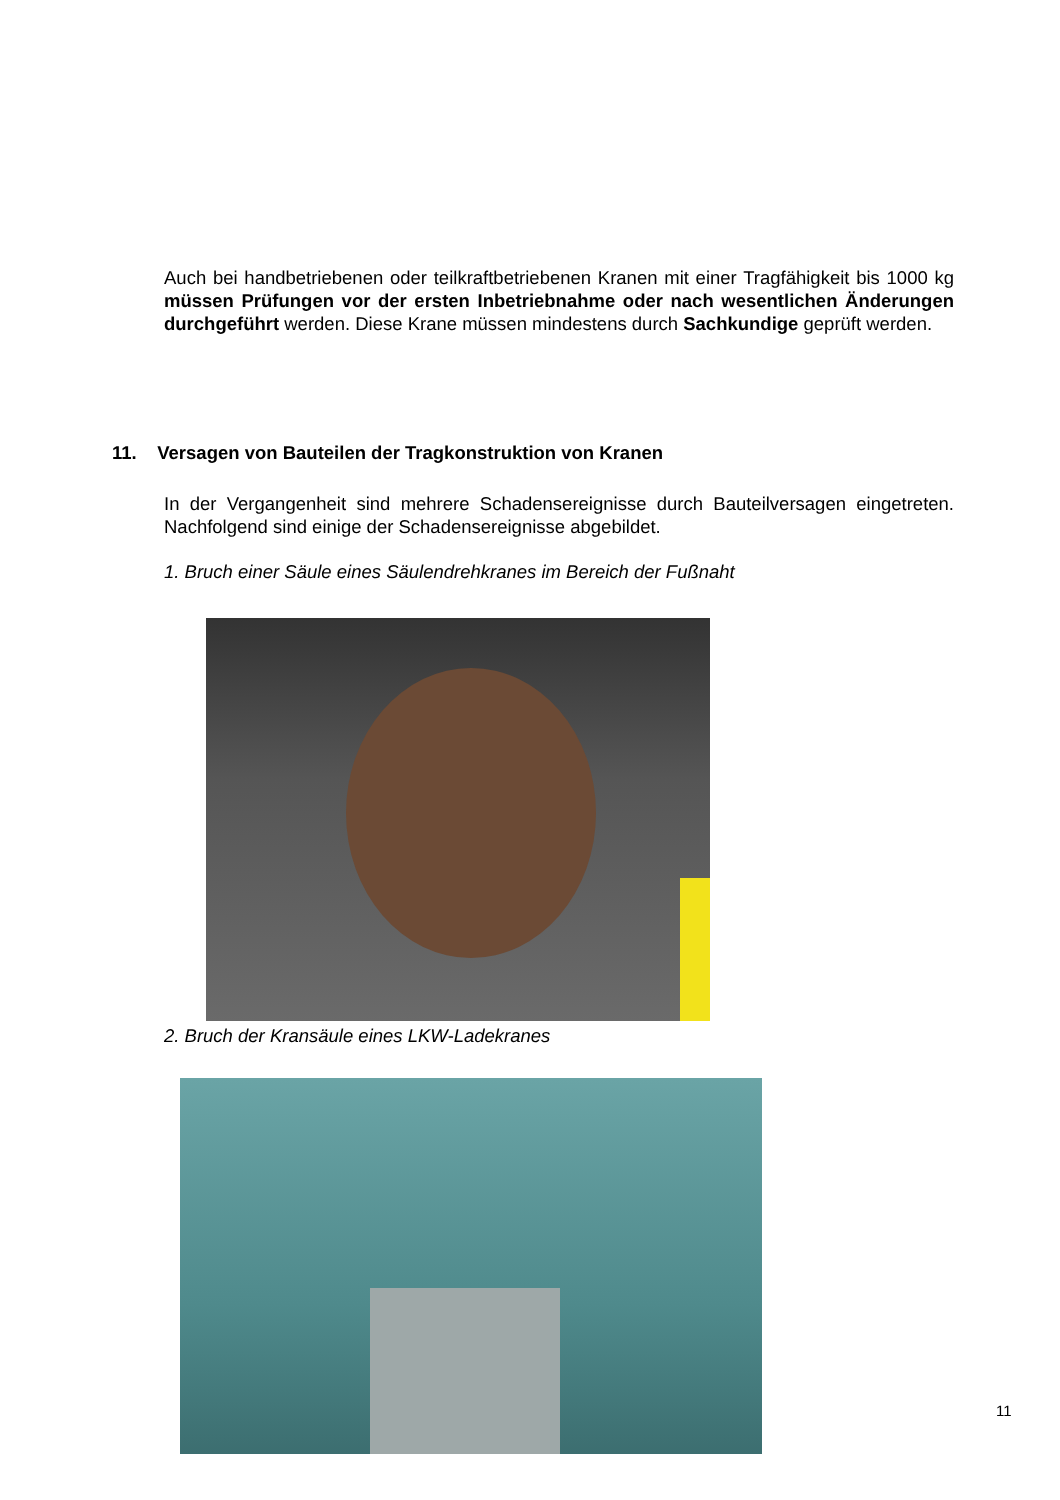Auch bei handbetriebenen oder teilkraftbetriebenen Kranen mit einer Tragfähigkeit bis 1000 kg müssen Prüfungen vor der ersten Inbetriebnahme oder nach we­sentlichen Änderungen durchgeführt werden. Diese Krane müssen mindestens durch Sachkundige geprüft werden.
11. Versagen von Bauteilen der Tragkonstruktion von Kranen
In der Vergangenheit sind mehrere Schadensereignisse durch Bauteilversagen eingetreten. Nachfolgend sind einige der Schadensereignisse abgebildet.
1. Bruch einer Säule eines Säulendrehkranes im Bereich der Fußnaht
2. Bruch der Kransäule eines LKW-Ladekranes
11